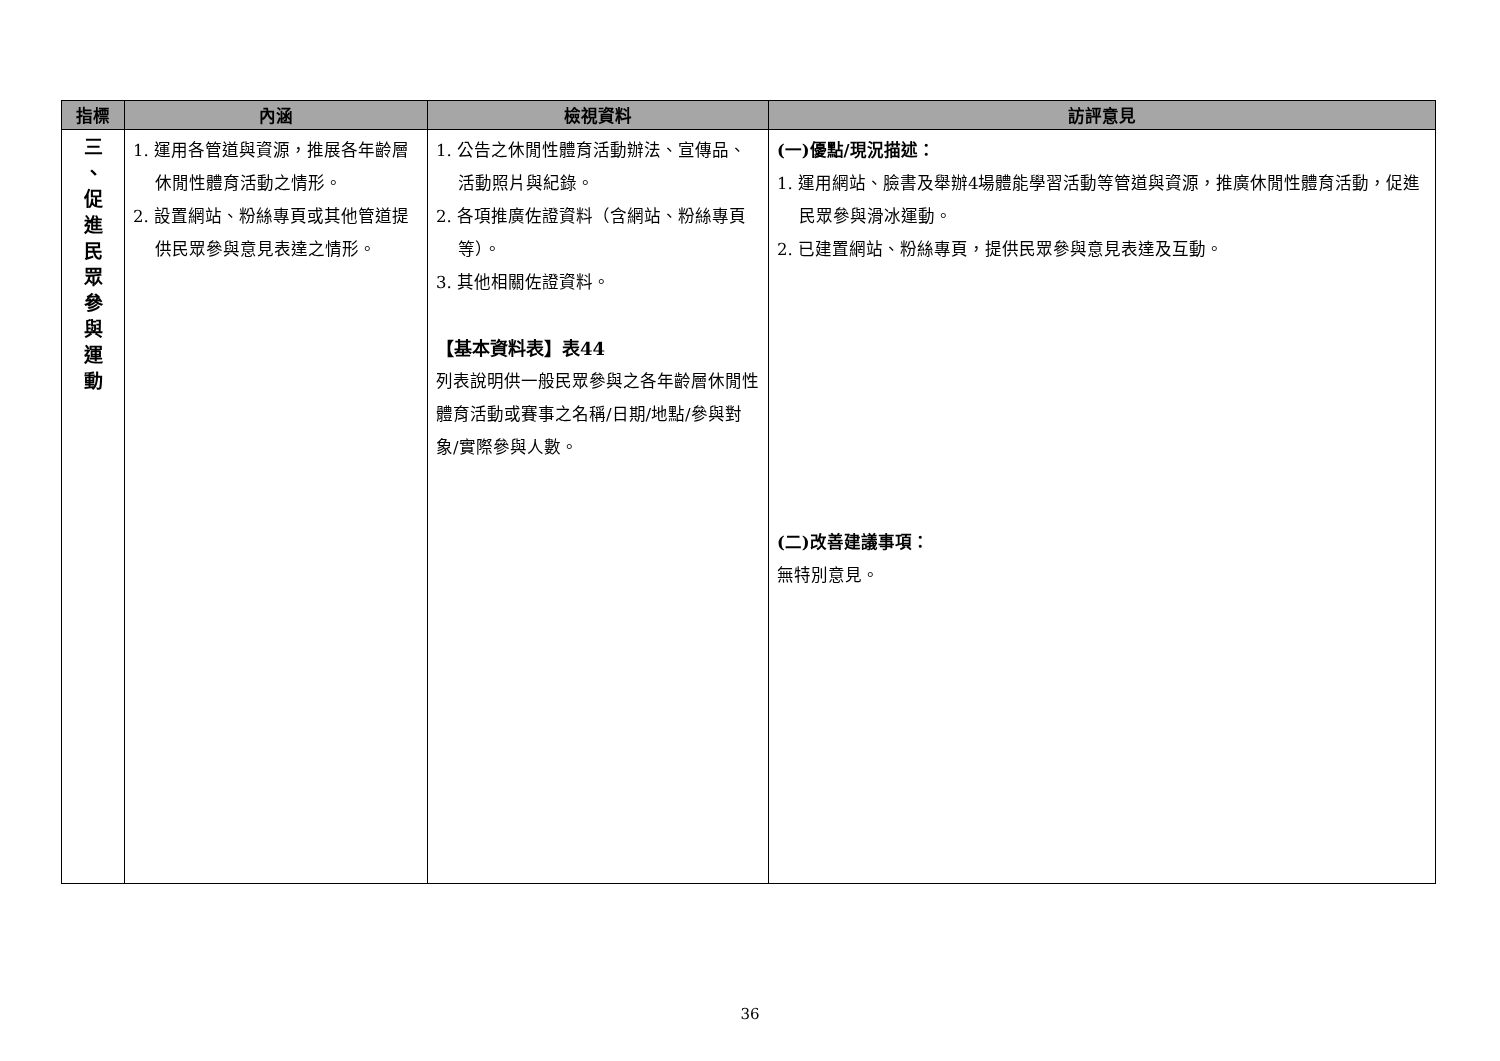| 指標 | 內涵 | 檢視資料 | 訪評意見 |
| --- | --- | --- | --- |
| 三 、 促 進 民 眾 參 與 運 動 | 1. 運用各管道與資源，推展各年齡層休閒性體育活動之情形。 2. 設置網站、粉絲專頁或其他管道提供民眾參與意見表達之情形。 | 1. 公告之休閒性體育活動辦法、宣傳品、活動照片與紀錄。 2. 各項推廣佐證資料（含網站、粉絲專頁等）。 3. 其他相關佐證資料。 【基本資料表】表44 列表說明供一般民眾參與之各年齡層休閒性體育活動或賽事之名稱/日期/地點/參與對象/實際參與人數。 | (一)優點/現況描述： 1. 運用網站、臉書及舉辦4場體能學習活動等管道與資源，推廣休閒性體育活動，促進民眾參與滑冰運動。 2. 已建置網站、粉絲專頁，提供民眾參與意見表達及互動。 (二)改善建議事項： 無特別意見。 |
36